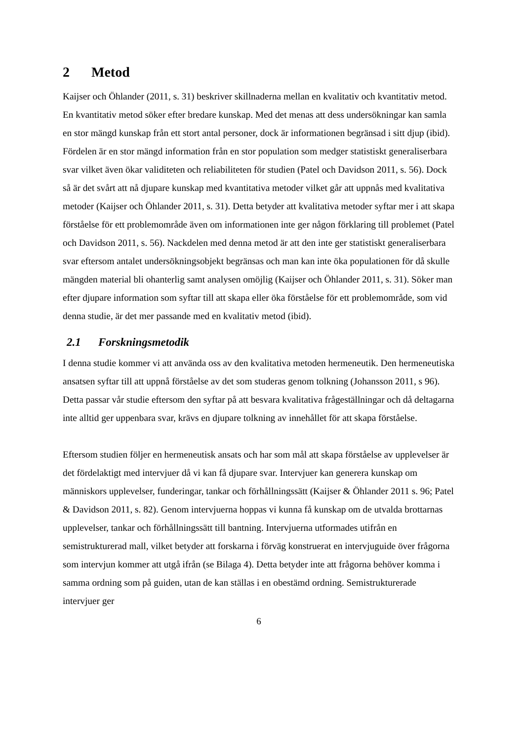2 Metod
Kaijser och Öhlander (2011, s. 31) beskriver skillnaderna mellan en kvalitativ och kvantitativ metod. En kvantitativ metod söker efter bredare kunskap. Med det menas att dess undersökningar kan samla en stor mängd kunskap från ett stort antal personer, dock är informationen begränsad i sitt djup (ibid). Fördelen är en stor mängd information från en stor population som medger statistiskt generaliserbara svar vilket även ökar validiteten och reliabiliteten för studien (Patel och Davidson 2011, s. 56). Dock så är det svårt att nå djupare kunskap med kvantitativa metoder vilket går att uppnås med kvalitativa metoder (Kaijser och Öhlander 2011, s. 31). Detta betyder att kvalitativa metoder syftar mer i att skapa förståelse för ett problemområde även om informationen inte ger någon förklaring till problemet (Patel och Davidson 2011, s. 56). Nackdelen med denna metod är att den inte ger statistiskt generaliserbara svar eftersom antalet undersökningsobjekt begränsas och man kan inte öka populationen för då skulle mängden material bli ohanterlig samt analysen omöjlig (Kaijser och Öhlander 2011, s. 31). Söker man efter djupare information som syftar till att skapa eller öka förståelse för ett problemområde, som vid denna studie, är det mer passande med en kvalitativ metod (ibid).
2.1 Forskningsmetodik
I denna studie kommer vi att använda oss av den kvalitativa metoden hermeneutik. Den hermeneutiska ansatsen syftar till att uppnå förståelse av det som studeras genom tolkning (Johansson 2011, s 96). Detta passar vår studie eftersom den syftar på att besvara kvalitativa frågeställningar och då deltagarna inte alltid ger uppenbara svar, krävs en djupare tolkning av innehållet för att skapa förståelse.
Eftersom studien följer en hermeneutisk ansats och har som mål att skapa förståelse av upplevelser är det fördelaktigt med intervjuer då vi kan få djupare svar. Intervjuer kan generera kunskap om människors upplevelser, funderingar, tankar och förhållningssätt (Kaijser & Öhlander 2011 s. 96; Patel & Davidson 2011, s. 82). Genom intervjuerna hoppas vi kunna få kunskap om de utvalda brottarnas upplevelser, tankar och förhållningssätt till bantning. Intervjuerna utformades utifrån en semistrukturerad mall, vilket betyder att forskarna i förväg konstruerat en intervjuguide över frågorna som intervjun kommer att utgå ifrån (se Bilaga 4). Detta betyder inte att frågorna behöver komma i samma ordning som på guiden, utan de kan ställas i en obestämd ordning. Semistrukturerade intervjuer ger
6